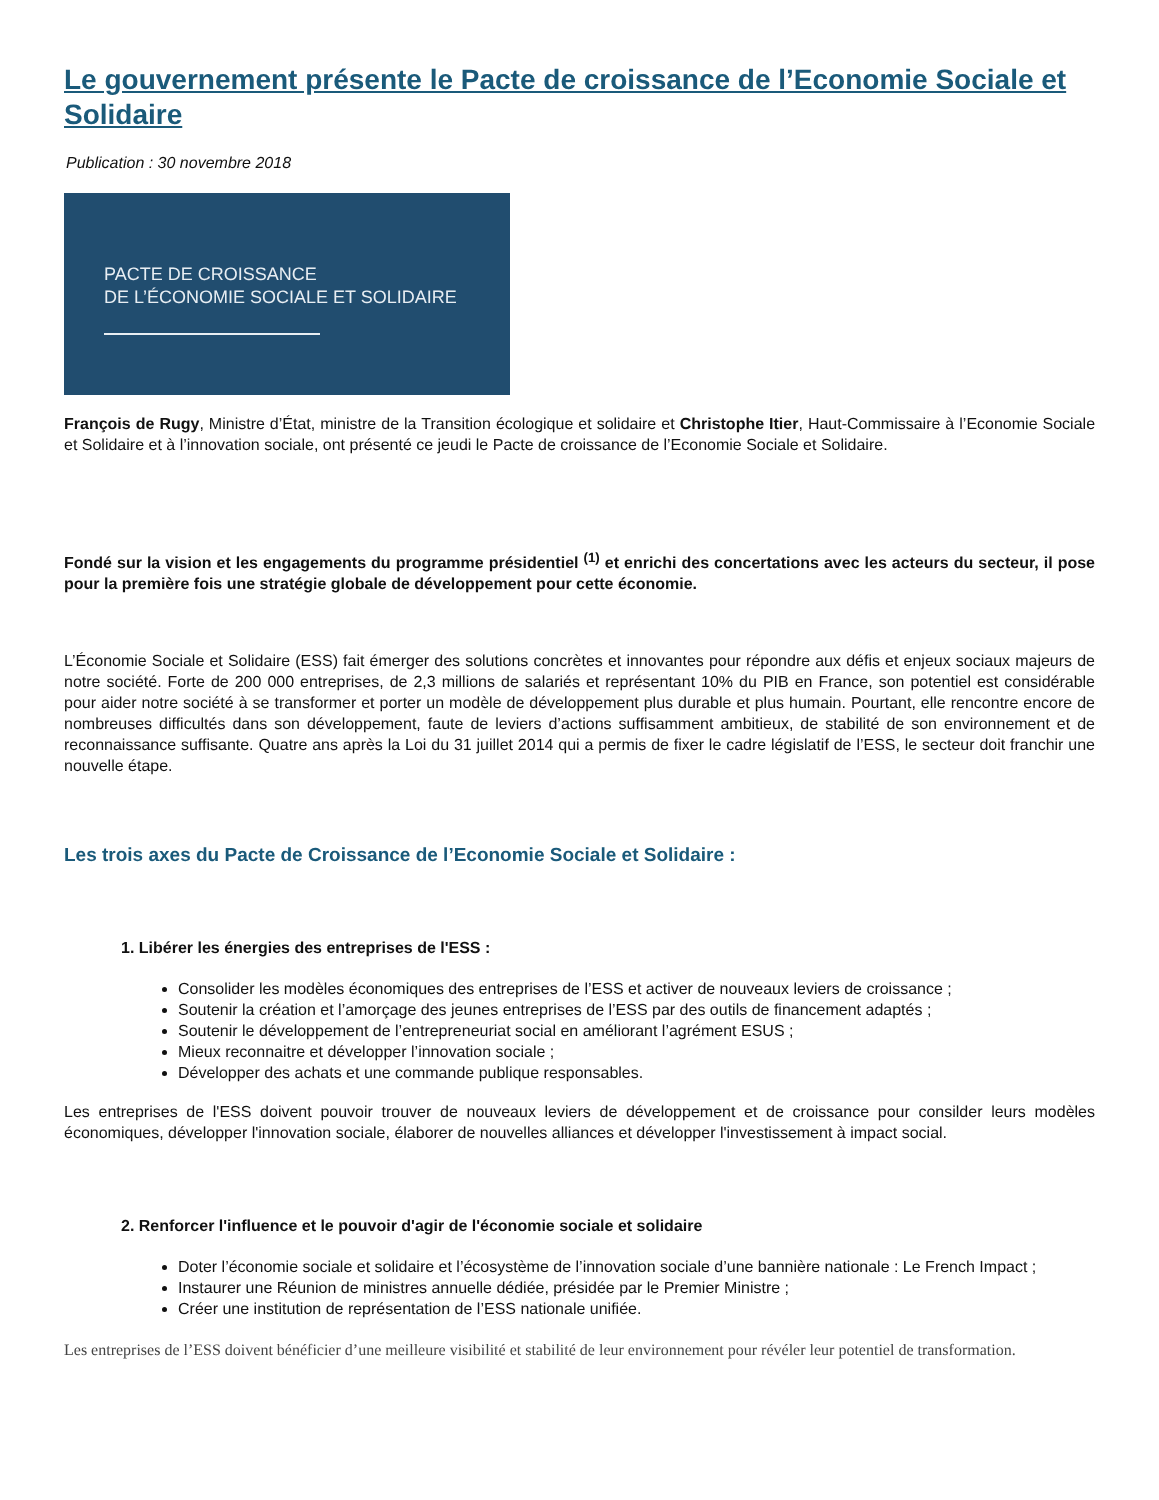Le gouvernement présente le Pacte de croissance de l’Economie Sociale et Solidaire
Publication : 30 novembre 2018
PACTE DE CROISSANCE
DE L’ÉCONOMIE SOCIALE ET SOLIDAIRE
François de Rugy, Ministre d’État, ministre de la Transition écologique et solidaire et Christophe Itier, Haut-Commissaire à l’Economie Sociale et Solidaire et à l’innovation sociale, ont présenté ce jeudi le Pacte de croissance de l’Economie Sociale et Solidaire.
Fondé sur la vision et les engagements du programme présidentiel <sup>(1)</sup> et enrichi des concertations avec les acteurs du secteur, il pose pour la première fois une stratégie globale de développement pour cette économie.
L’Économie Sociale et Solidaire (ESS) fait émerger des solutions concrètes et innovantes pour répondre aux défis et enjeux sociaux majeurs de notre société. Forte de 200 000 entreprises, de 2,3 millions de salariés et représentant 10% du PIB en France, son potentiel est considérable pour aider notre société à se transformer et porter un modèle de développement plus durable et plus humain. Pourtant, elle rencontre encore de nombreuses difficultés dans son développement, faute de leviers d’actions suffisamment ambitieux, de stabilité de son environnement et de reconnaissance suffisante. Quatre ans après la Loi du 31 juillet 2014 qui a permis de fixer le cadre législatif de l’ESS, le secteur doit franchir une nouvelle étape.
Les trois axes du Pacte de Croissance de l’Economie Sociale et Solidaire :
1. Libérer les énergies des entreprises de l'ESS :
Consolider les modèles économiques des entreprises de l’ESS et activer de nouveaux leviers de croissance ;
Soutenir la création et l’amorçage des jeunes entreprises de l’ESS par des outils de financement adaptés ;
Soutenir le développement de l’entrepreneuriat social en améliorant l’agrément ESUS ;
Mieux reconnaitre et développer l’innovation sociale ;
Développer des achats et une commande publique responsables.
Les entreprises de l'ESS doivent pouvoir trouver de nouveaux leviers de développement et de croissance pour consilder leurs modèles économiques, développer l'innovation sociale, élaborer de nouvelles alliances et développer l'investissement à impact social.
2. Renforcer l'influence et le pouvoir d'agir de l'économie sociale et solidaire
Doter l’économie sociale et solidaire et l’écosystème de l’innovation sociale d’une bannière nationale : Le French Impact ;
Instaurer une Réunion de ministres annuelle dédiée, présidée par le Premier Ministre ;
Créer une institution de représentation de l’ESS nationale unifiée.
Les entreprises de l’ESS doivent bénéficier d’une meilleure visibilité et stabilité de leur environnement pour révéler leur potentiel de transformation.